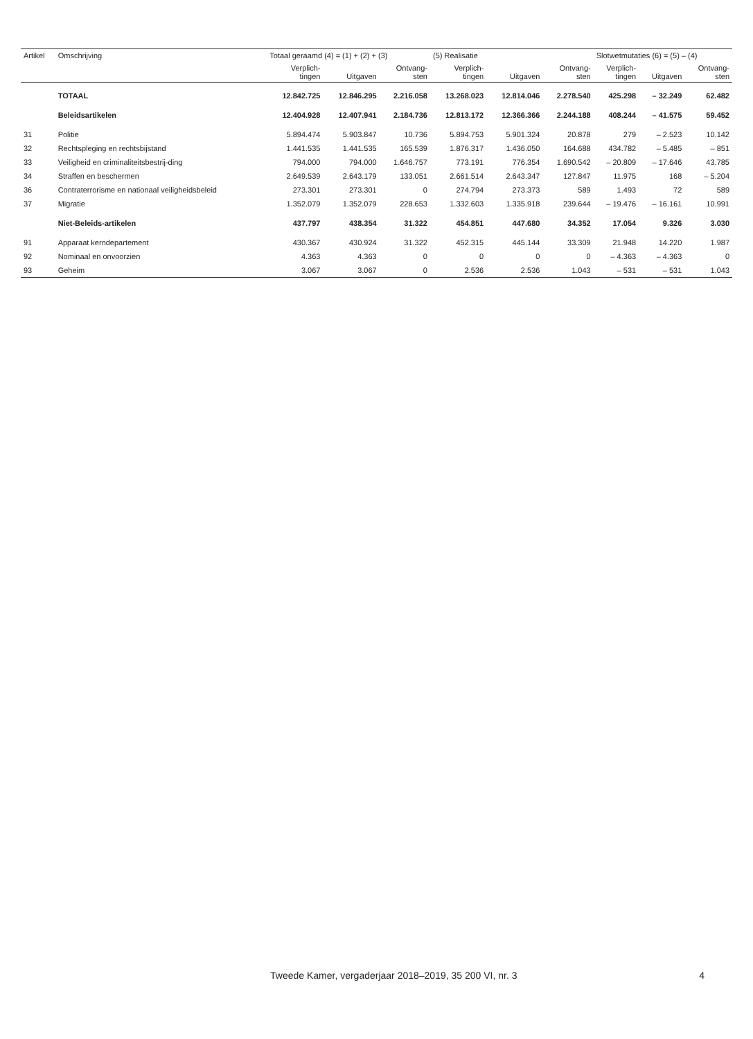| Artikel | Omschrijving | Totaal geraamd (4) = (1) + (2) + (3) | | | (5) Realisatie | | | Slotwetmutaties (6) = (5) – (4) | | |
| --- | --- | --- | --- | --- | --- | --- | --- | --- | --- | --- |
| | | Verplich- tingen | Uitgaven | Ontvang- sten | Verplich- tingen | Uitgaven | Ontvang- sten | Verplich- tingen | Uitgaven | Ontvang- sten |
| | TOTAAL | 12.842.725 | 12.846.295 | 2.216.058 | 13.268.023 | 12.814.046 | 2.278.540 | 425.298 | – 32.249 | 62.482 |
| | Beleidsartikelen | 12.404.928 | 12.407.941 | 2.184.736 | 12.813.172 | 12.366.366 | 2.244.188 | 408.244 | – 41.575 | 59.452 |
| 31 | Politie | 5.894.474 | 5.903.847 | 10.736 | 5.894.753 | 5.901.324 | 20.878 | 279 | – 2.523 | 10.142 |
| 32 | Rechtspleging en rechtsbijstand | 1.441.535 | 1.441.535 | 165.539 | 1.876.317 | 1.436.050 | 164.688 | 434.782 | – 5.485 | – 851 |
| 33 | Veiligheid en criminaliteitsbestrij-ding | 794.000 | 794.000 | 1.646.757 | 773.191 | 776.354 | 1.690.542 | – 20.809 | – 17.646 | 43.785 |
| 34 | Straffen en beschermen | 2.649.539 | 2.643.179 | 133.051 | 2.661.514 | 2.643.347 | 127.847 | 11.975 | 168 | – 5.204 |
| 36 | Contraterrorisme en nationaal veiligheidsbeleid | 273.301 | 273.301 | 0 | 274.794 | 273.373 | 589 | 1.493 | 72 | 589 |
| 37 | Migratie | 1.352.079 | 1.352.079 | 228.653 | 1.332.603 | 1.335.918 | 239.644 | – 19.476 | – 16.161 | 10.991 |
| | Niet-Beleids-artikelen | 437.797 | 438.354 | 31.322 | 454.851 | 447.680 | 34.352 | 17.054 | 9.326 | 3.030 |
| 91 | Apparaat kerndepartement | 430.367 | 430.924 | 31.322 | 452.315 | 445.144 | 33.309 | 21.948 | 14.220 | 1.987 |
| 92 | Nominaal en onvoorzien | 4.363 | 4.363 | 0 | 0 | 0 | 0 | – 4.363 | – 4.363 | 0 |
| 93 | Geheim | 3.067 | 3.067 | 0 | 2.536 | 2.536 | 1.043 | – 531 | – 531 | 1.043 |
Tweede Kamer, vergaderjaar 2018–2019, 35 200 VI, nr. 3 4